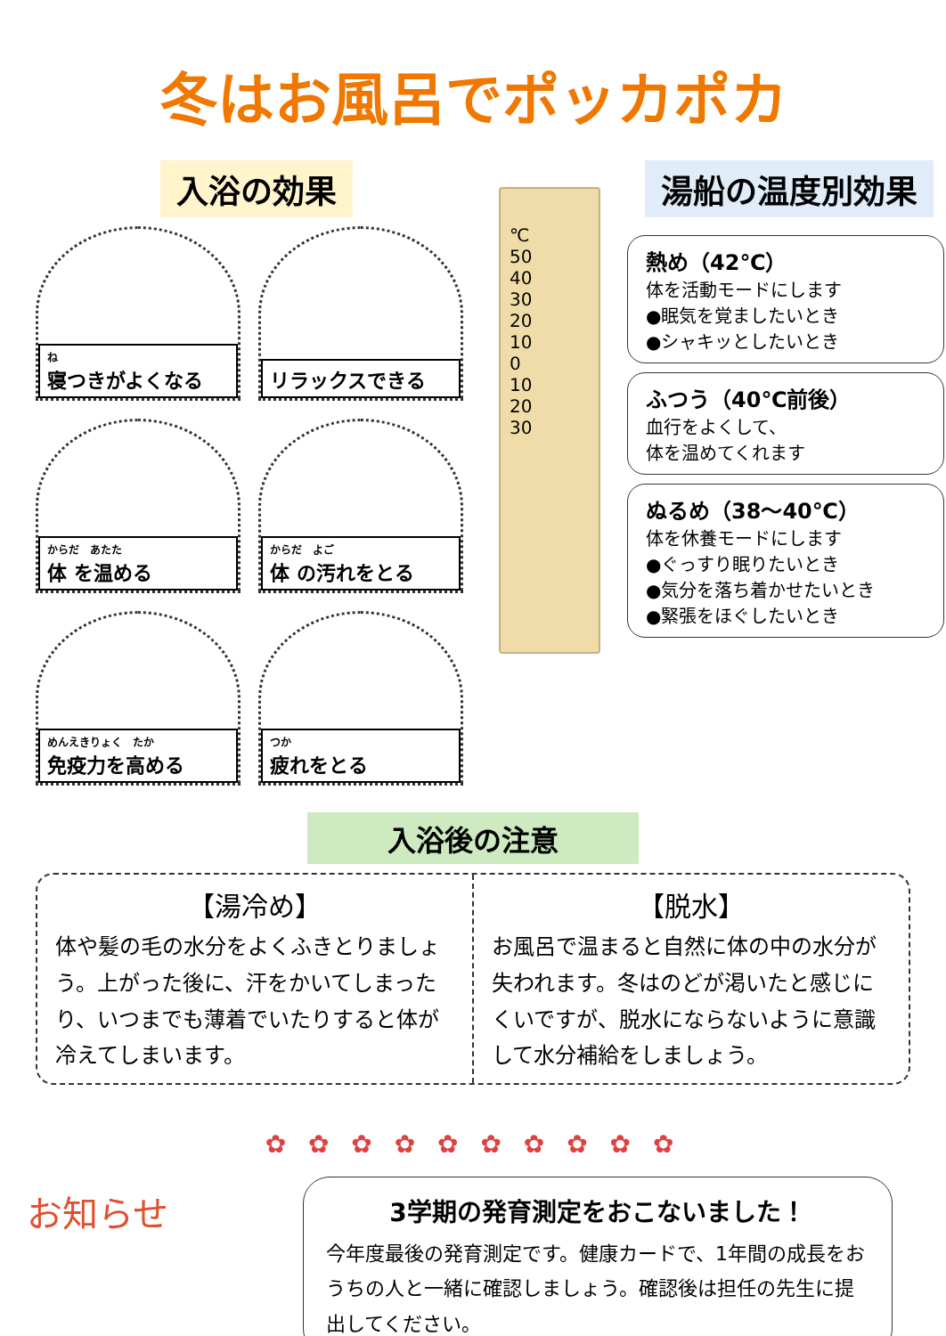冬はお風呂でポッカポカ
入浴の効果
ね寝つきがよくなる
リラックスできる
からだ　あたた
体 を温める
からだ　よご
体 の汚れをとる
めんえきりょく　たか
免疫力を高める
つか
疲れをとる
湯船の温度別効果
℃
50
40
30
20
10
0
10
20
30
熱め（42℃）
体を活動モードにします
●眠気を覚ましたいとき
●シャキッとしたいとき
ふつう（40℃前後）
血行をよくして、
体を温めてくれます
ぬるめ（38～40℃）
体を休養モードにします
●ぐっすり眠りたいとき
●気分を落ち着かせたいとき
●緊張をほぐしたいとき
入浴後の注意
【湯冷め】
体や髪の毛の水分をよくふきとりましょう。上がった後に、汗をかいてしまったり、いつまでも薄着でいたりすると体が冷えてしまいます。
【脱水】
お風呂で温まると自然に体の中の水分が失われます。冬はのどが渇いたと感じにくいですが、脱水にならないように意識して水分補給をしましょう。
✿ ✿ ✿ ✿ ✿ ✿ ✿ ✿ ✿ ✿
お知らせ
3学期の発育測定をおこないました！
今年度最後の発育測定です。健康カードで、1年間の成長をおうちの人と一緒に確認しましょう。確認後は担任の先生に提出してください。